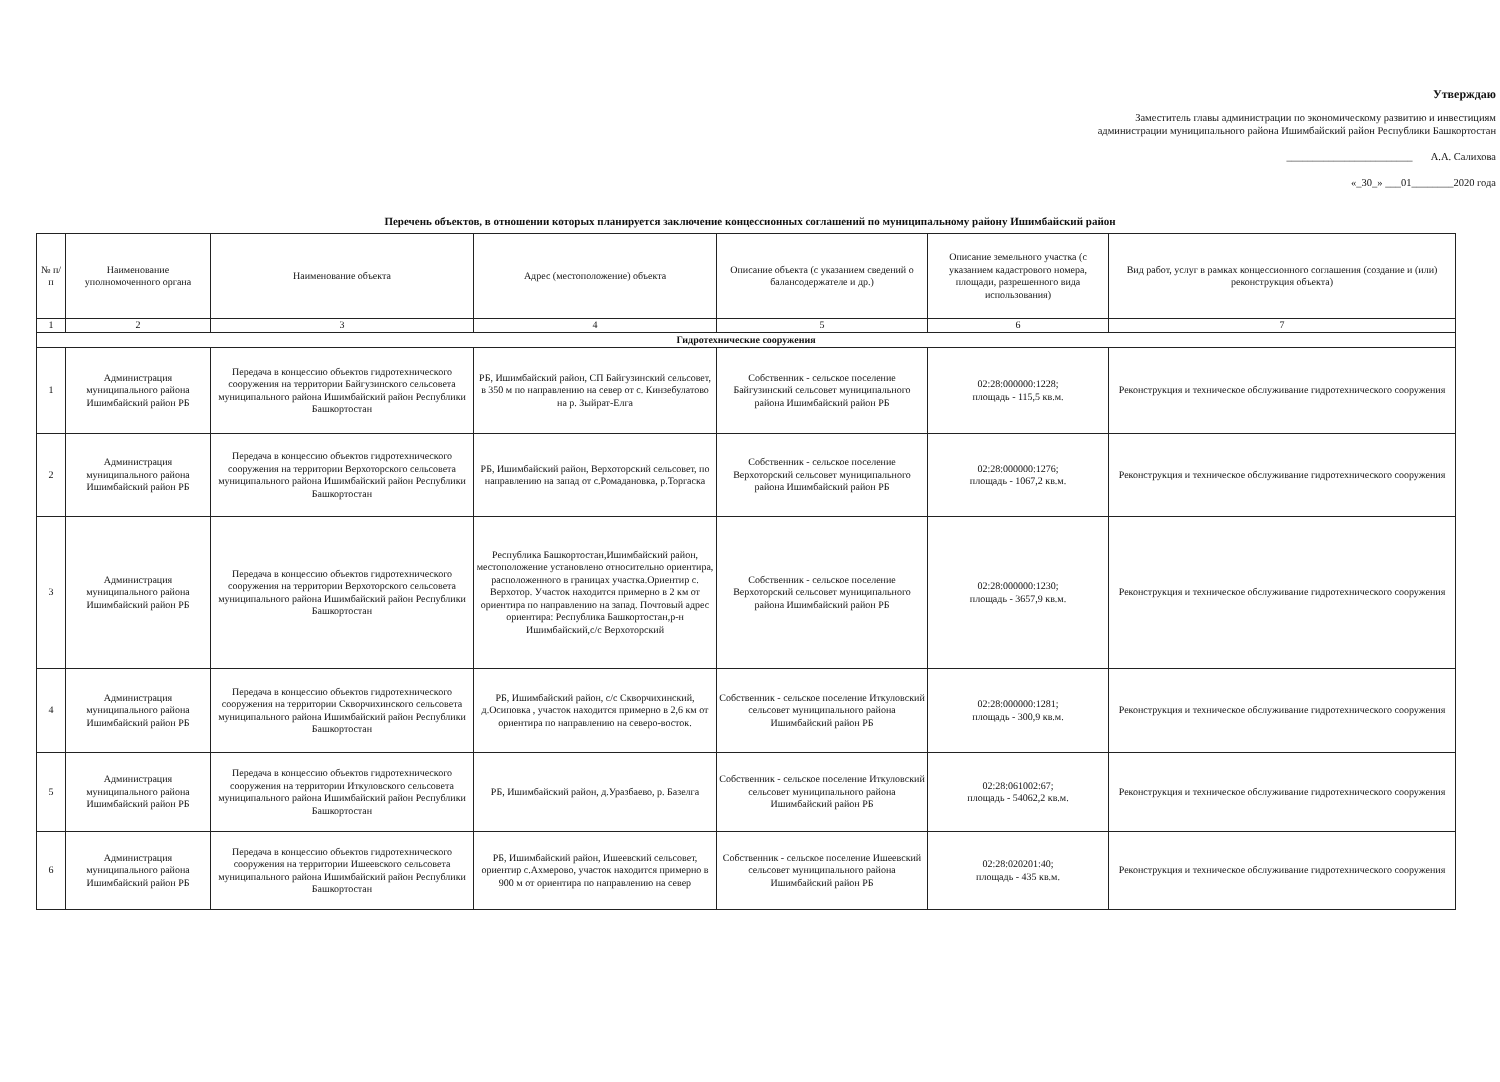Утверждаю
Заместитель главы администрации по экономическому развитию и инвестициям администрации муниципального района Ишимбайский район Республики Башкортостан
________________________ А.А. Салихова
«_30_» ___01________2020 года
Перечень объектов, в отношении которых планируется заключение концессионных соглашений по муниципальному району Ишимбайский район
| № п/п | Наименование уполномоченного органа | Наименование объекта | Адрес (местоположение) объекта | Описание объекта (с указанием сведений о балансодержателе и др.) | Описание земельного участка (с указанием кадастрового номера, площади, разрешенного вида использования) | Вид работ, услуг в рамках концессионного соглашения (создание и (или) реконструкция объекта) |
| --- | --- | --- | --- | --- | --- | --- |
| 1 | 2 | 3 | 4 | 5 | 6 | 7 |
| Гидротехнические сооружения | | | | | | |
| 1 | Администрация муниципального района Ишимбайский район РБ | Передача в концессию объектов гидротехнического сооружения на территории Байгузинского сельсовета муниципального района Ишимбайский район Республики Башкортостан | РБ, Ишимбайский район, СП Байгузинский сельсовет, в 350 м по направлению на север от с. Кинзебулатово на р. Зыйрат-Елга | Собственник - сельское поселение Байгузинский сельсовет муниципального района Ишимбайский район РБ | 02:28:000000:1228; площадь - 115,5 кв.м. | Реконструкция и техническое обслуживание гидротехнического сооружения |
| 2 | Администрация муниципального района Ишимбайский район РБ | Передача в концессию объектов гидротехнического сооружения на территории Верхоторского сельсовета муниципального района Ишимбайский район Республики Башкортостан | РБ, Ишимбайский район, Верхоторский сельсовет, по направлению на запад от с.Ромадановка, р.Торгаска | Собственник - сельское поселение Верхоторский сельсовет муниципального района Ишимбайский район РБ | 02:28:000000:1276; площадь - 1067,2 кв.м. | Реконструкция и техническое обслуживание гидротехнического сооружения |
| 3 | Администрация муниципального района Ишимбайский район РБ | Передача в концессию объектов гидротехнического сооружения на территории Верхоторского сельсовета муниципального района Ишимбайский район Республики Башкортостан | Республика Башкортостан,Ишимбайский район, местоположение установлено относительно ориентира, расположенного в границах участка.Ориентир с. Верхотор. Участок находится примерно в 2 км от ориентира по направлению на запад. Почтовый адрес ориентира: Республика Башкортостан,р-н Ишимбайский,с/с Верхоторский | Собственник - сельское поселение Верхоторский сельсовет муниципального района Ишимбайский район РБ | 02:28:000000:1230; площадь - 3657,9 кв.м. | Реконструкция и техническое обслуживание гидротехнического сооружения |
| 4 | Администрация муниципального района Ишимбайский район РБ | Передача в концессию объектов гидротехнического сооружения на территории Скворчихинского сельсовета муниципального района Ишимбайский район Республики Башкортостан | РБ, Ишимбайский район, с/с Скворчихинский, д.Осиповка , участок находится примерно в 2,6 км от ориентира по направлению на северо-восток. | Собственник - сельское поселение Иткуловский сельсовет муниципального района Ишимбайский район РБ | 02:28:000000:1281; площадь - 300,9 кв.м. | Реконструкция и техническое обслуживание гидротехнического сооружения |
| 5 | Администрация муниципального района Ишимбайский район РБ | Передача в концессию объектов гидротехнического сооружения на территории Иткуловского сельсовета муниципального района Ишимбайский район Республики Башкортостан | РБ, Ишимбайский район, д.Уразбаево, р. Базелга | Собственник - сельское поселение Иткуловский сельсовет муниципального района Ишимбайский район РБ | 02:28:061002:67; площадь - 54062,2 кв.м. | Реконструкция и техническое обслуживание гидротехнического сооружения |
| 6 | Администрация муниципального района Ишимбайский район РБ | Передача в концессию объектов гидротехнического сооружения на территории Ишеевского сельсовета муниципального района Ишимбайский район Республики Башкортостан | РБ, Ишимбайский район, Ишеевский сельсовет, ориентир с.Ахмерово, участок находится примерно в 900 м от ориентира по направлению на север | Собственник - сельское поселение Ишеевский сельсовет муниципального района Ишимбайский район РБ | 02:28:020201:40; площадь - 435 кв.м. | Реконструкция и техническое обслуживание гидротехнического сооружения |